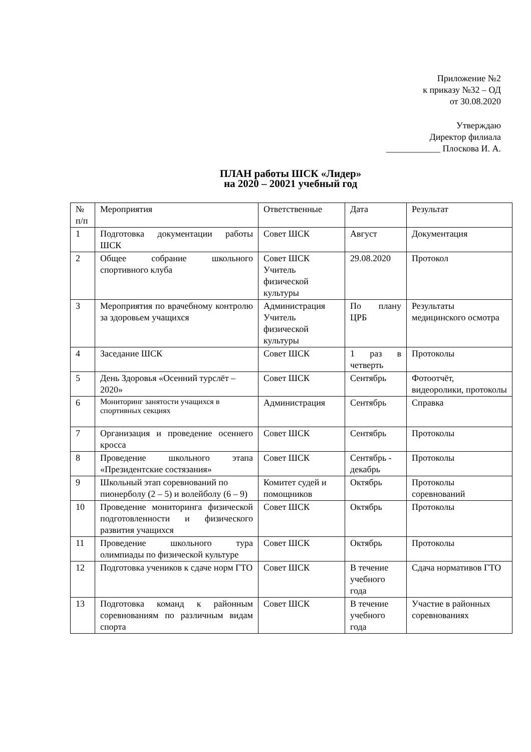Приложение №2
к приказу №32 – ОД
от 30.08.2020
Утверждаю
Директор филиала
____________ Плоскова И. А.
ПЛАН работы ШСК «Лидер»
на 2020 – 20021 учебный год
| № п/п | Мероприятия | Ответственные | Дата | Результат |
| 1 | Подготовка документации работы ШСК | Совет ШСК | Август | Документация |
| 2 | Общее собрание школьного спортивного клуба | Совет ШСК Учитель физической культуры | 29.08.2020 | Протокол |
| 3 | Мероприятия по врачебному контролю за здоровьем учащихся | Администрация Учитель физической культуры | По плану ЦРБ | Результаты медицинского осмотра |
| 4 | Заседание ШСК | Совет ШСК | 1 раз в четверть | Протоколы |
| 5 | День Здоровья «Осенний турслёт – 2020» | Совет ШСК | Сентябрь | Фотоотчёт, видеоролики, протоколы |
| 6 | Мониторинг занятости учащихся в спортивных секциях | Администрация | Сентябрь | Справка |
| 7 | Организация и проведение осеннего кросса | Совет ШСК | Сентябрь | Протоколы |
| 8 | Проведение школьного этапа «Президентские состязания» | Совет ШСК | Сентябрь - декабрь | Протоколы |
| 9 | Школьный этап соревнований по пионерболу (2 – 5) и волейболу (6 – 9) | Комитет судей и помощников | Октябрь | Протоколы соревнований |
| 10 | Проведение мониторинга физической подготовленности и физического развития учащихся | Совет ШСК | Октябрь | Протоколы |
| 11 | Проведение школьного тура олимпиады по физической культуре | Совет ШСК | Октябрь | Протоколы |
| 12 | Подготовка учеников к сдаче норм ГТО | Совет ШСК | В течение учебного года | Сдача нормативов ГТО |
| 13 | Подготовка команд к районным соревнованиям по различным видам спорта | Совет ШСК | В течение учебного года | Участие в районных соревнованиях |